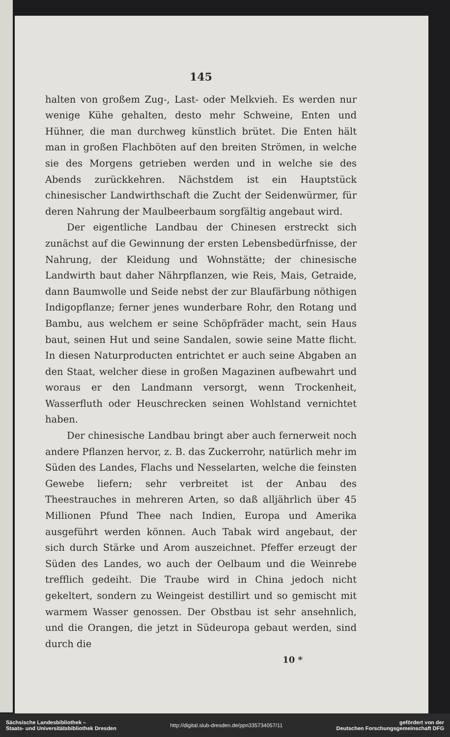145
halten von großem Zug-, Last- oder Melkvieh. Es werden nur wenige Kühe gehalten, desto mehr Schweine, Enten und Hühner, die man durchweg künstlich brütet. Die Enten hält man in großen Flachböten auf den breiten Strömen, in welche sie des Morgens getrieben werden und in welche sie des Abends zurückkehren. Nächstdem ist ein Hauptstück chinesischer Landwirthschaft die Zucht der Seidenwürmer, für deren Nahrung der Maulbeerbaum sorgfältig angebaut wird.
Der eigentliche Landbau der Chinesen erstreckt sich zunächst auf die Gewinnung der ersten Lebensbedürfnisse, der Nahrung, der Kleidung und Wohnstätte; der chinesische Landwirth baut daher Nährpflanzen, wie Reis, Mais, Getraide, dann Baumwolle und Seide nebst der zur Blaufärbung nöthigen Indigopflanze; ferner jenes wunderbare Rohr, den Rotang und Bambu, aus welchem er seine Schöpfräder macht, sein Haus baut, seinen Hut und seine Sandalen, sowie seine Matte flicht. In diesen Naturproducten entrichtet er auch seine Abgaben an den Staat, welcher diese in großen Magazinen aufbewahrt und woraus er den Landmann versorgt, wenn Trockenheit, Wasserfluth oder Heuschrecken seinen Wohlstand vernichtet haben.
Der chinesische Landbau bringt aber auch fernerweit noch andere Pflanzen hervor, z. B. das Zuckerrohr, natürlich mehr im Süden des Landes, Flachs und Nesselarten, welche die feinsten Gewebe liefern; sehr verbreitet ist der Anbau des Theestrauches in mehreren Arten, so daß alljährlich über 45 Millionen Pfund Thee nach Indien, Europa und Amerika ausgeführt werden können. Auch Tabak wird angebaut, der sich durch Stärke und Arom auszeichnet. Pfeffer erzeugt der Süden des Landes, wo auch der Oelbaum und die Weinrebe trefflich gedeiht. Die Traube wird in China jedoch nicht gekeltert, sondern zu Weingeist destillirt und so gemischt mit warmem Wasser genossen. Der Obstbau ist sehr ansehnlich, und die Orangen, die jetzt in Südeuropa gebaut werden, sind durch die
10 *
Sächsische Landesbibliothek –
Staats- und Universitätsbibliothek Dresden
http://digital.slub-dresden.de/ppn335734057/11
gefördert von der
Deutschen Forschungsgemeinschaft DFG